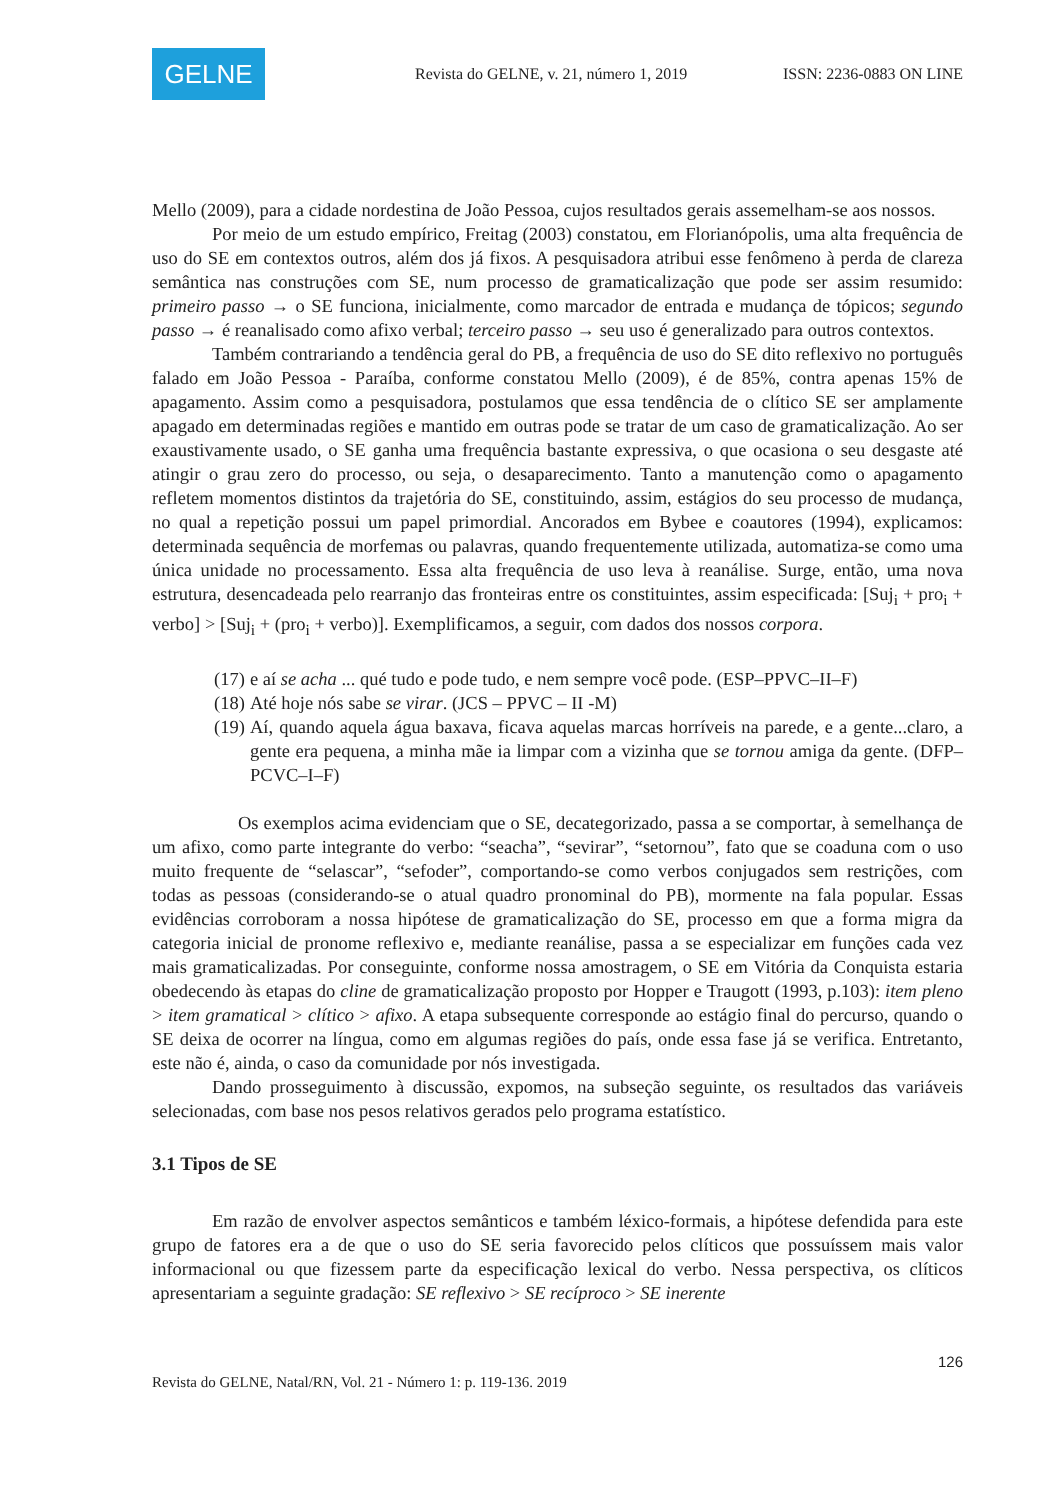GELNE
Revista do GELNE, v. 21, número 1, 2019
ISSN: 2236-0883 ON LINE
Mello (2009), para a cidade nordestina de João Pessoa, cujos resultados gerais assemelham-se aos nossos.
Por meio de um estudo empírico, Freitag (2003) constatou, em Florianópolis, uma alta frequência de uso do SE em contextos outros, além dos já fixos. A pesquisadora atribui esse fenômeno à perda de clareza semântica nas construções com SE, num processo de gramaticalização que pode ser assim resumido: primeiro passo → o SE funciona, inicialmente, como marcador de entrada e mudança de tópicos; segundo passo → é reanalisado como afixo verbal; terceiro passo → seu uso é generalizado para outros contextos.
Também contrariando a tendência geral do PB, a frequência de uso do SE dito reflexivo no português falado em João Pessoa - Paraíba, conforme constatou Mello (2009), é de 85%, contra apenas 15% de apagamento. Assim como a pesquisadora, postulamos que essa tendência de o clítico SE ser amplamente apagado em determinadas regiões e mantido em outras pode se tratar de um caso de gramaticalização. Ao ser exaustivamente usado, o SE ganha uma frequência bastante expressiva, o que ocasiona o seu desgaste até atingir o grau zero do processo, ou seja, o desaparecimento. Tanto a manutenção como o apagamento refletem momentos distintos da trajetória do SE, constituindo, assim, estágios do seu processo de mudança, no qual a repetição possui um papel primordial. Ancorados em Bybee e coautores (1994), explicamos: determinada sequência de morfemas ou palavras, quando frequentemente utilizada, automatiza-se como uma única unidade no processamento. Essa alta frequência de uso leva à reanálise. Surge, então, uma nova estrutura, desencadeada pelo rearranjo das fronteiras entre os constituintes, assim especificada: [Suj<sub>i</sub> + pro<sub>i</sub> + verbo] > [Suj<sub>i</sub> + (pro<sub>i</sub> + verbo)]. Exemplificamos, a seguir, com dados dos nossos corpora.
(17) e aí se acha ... qué tudo e pode tudo, e nem sempre você pode. (ESP–PPVC–II–F)
(18) Até hoje nós sabe se virar. (JCS – PPVC – II -M)
(19) Aí, quando aquela água baxava, ficava aquelas marcas horríveis na parede, e a gente...claro, a gente era pequena, a minha mãe ia limpar com a vizinha que se tornou amiga da gente. (DFP–PCVC–I–F)
Os exemplos acima evidenciam que o SE, decategorizado, passa a se comportar, à semelhança de um afixo, como parte integrante do verbo: “seacha”, “sevirar”, “setornou”, fato que se coaduna com o uso muito frequente de “selascar”, “sefoder”, comportando-se como verbos conjugados sem restrições, com todas as pessoas (considerando-se o atual quadro pronominal do PB), mormente na fala popular. Essas evidências corroboram a nossa hipótese de gramaticalização do SE, processo em que a forma migra da categoria inicial de pronome reflexivo e, mediante reanálise, passa a se especializar em funções cada vez mais gramaticalizadas. Por conseguinte, conforme nossa amostragem, o SE em Vitória da Conquista estaria obedecendo às etapas do cline de gramaticalização proposto por Hopper e Traugott (1993, p.103): item pleno > item gramatical > clítico > afixo. A etapa subsequente corresponde ao estágio final do percurso, quando o SE deixa de ocorrer na língua, como em algumas regiões do país, onde essa fase já se verifica. Entretanto, este não é, ainda, o caso da comunidade por nós investigada.
Dando prosseguimento à discussão, expomos, na subseção seguinte, os resultados das variáveis selecionadas, com base nos pesos relativos gerados pelo programa estatístico.
3.1 Tipos de SE
Em razão de envolver aspectos semânticos e também léxico-formais, a hipótese defendida para este grupo de fatores era a de que o uso do SE seria favorecido pelos clíticos que possuíssem mais valor informacional ou que fizessem parte da especificação lexical do verbo. Nessa perspectiva, os clíticos apresentariam a seguinte gradação: SE reflexivo > SE recíproco > SE inerente
126
Revista do GELNE, Natal/RN, Vol. 21 - Número 1: p. 119-136. 2019